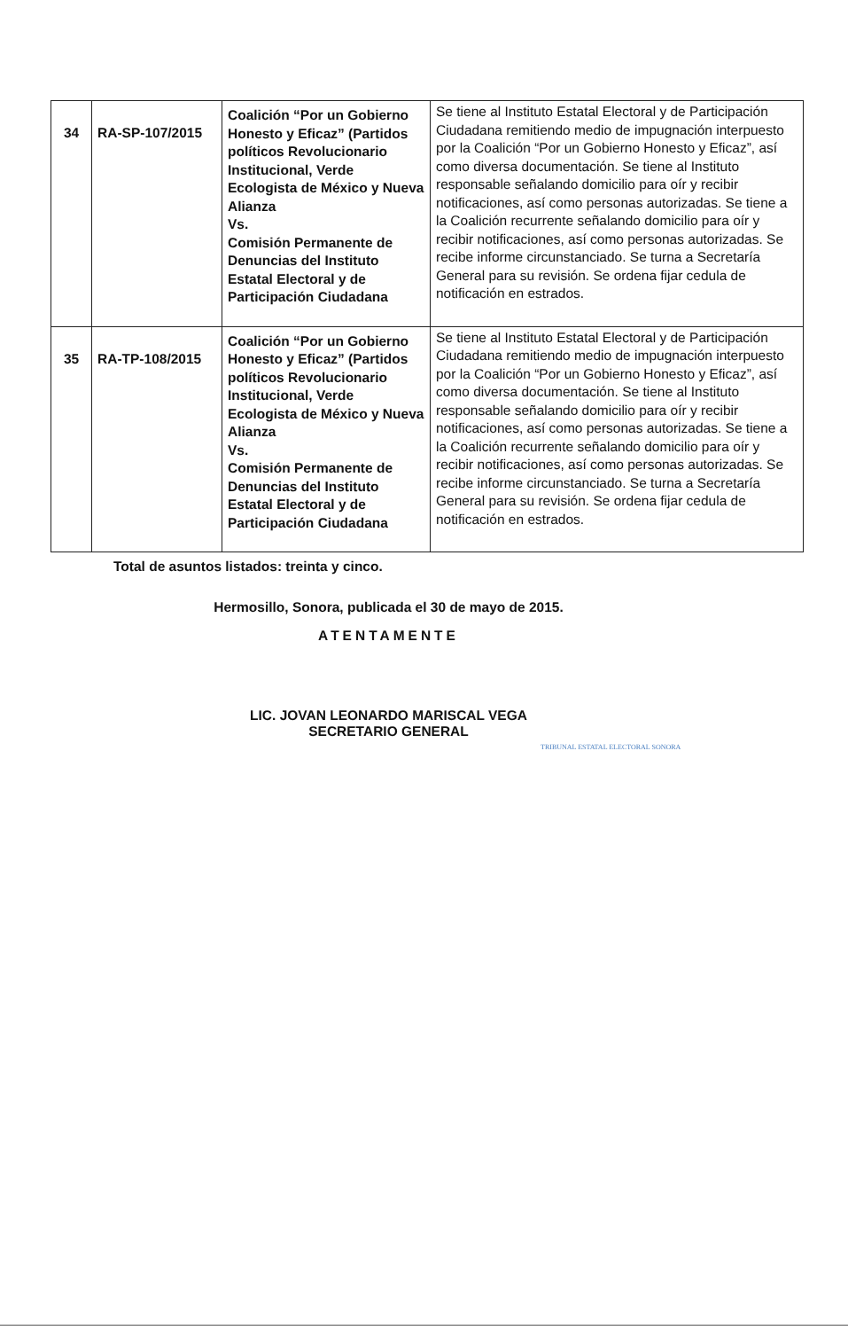| 34 | RA-SP-107/2015 | Coalición “Por un Gobierno Honesto y Eficaz” (Partidos políticos Revolucionario Institucional, Verde Ecologista de México y Nueva Alianza Vs. Comisión Permanente de Denuncias del Instituto Estatal Electoral y de Participación Ciudadana | Se tiene al Instituto Estatal Electoral y de Participación Ciudadana remitiendo medio de impugnación interpuesto por la Coalición “Por un Gobierno Honesto y Eficaz”, así como diversa documentación. Se tiene al Instituto responsable señalando domicilio para oír y recibir notificaciones, así como personas autorizadas. Se tiene a la Coalición recurrente señalando domicilio para oír y recibir notificaciones, así como personas autorizadas. Se recibe informe circunstanciado. Se turna a Secretaría General para su revisión. Se ordena fijar cedula de notificación en estrados. |
| 35 | RA-TP-108/2015 | Coalición “Por un Gobierno Honesto y Eficaz” (Partidos políticos Revolucionario Institucional, Verde Ecologista de México y Nueva Alianza Vs. Comisión Permanente de Denuncias del Instituto Estatal Electoral y de Participación Ciudadana | Se tiene al Instituto Estatal Electoral y de Participación Ciudadana remitiendo medio de impugnación interpuesto por la Coalición “Por un Gobierno Honesto y Eficaz”, así como diversa documentación. Se tiene al Instituto responsable señalando domicilio para oír y recibir notificaciones, así como personas autorizadas. Se tiene a la Coalición recurrente señalando domicilio para oír y recibir notificaciones, así como personas autorizadas. Se recibe informe circunstanciado. Se turna a Secretaría General para su revisión. Se ordena fijar cedula de notificación en estrados. |
Total de asuntos listados: treinta y cinco.
Hermosillo, Sonora, publicada el 30 de mayo de 2015.
ATENTAMENTE
LIC. JOVAN LEONARDO MARISCAL VEGA
SECRETARIO GENERAL
TRIBUNAL ESTATAL ELECTORAL SONORA